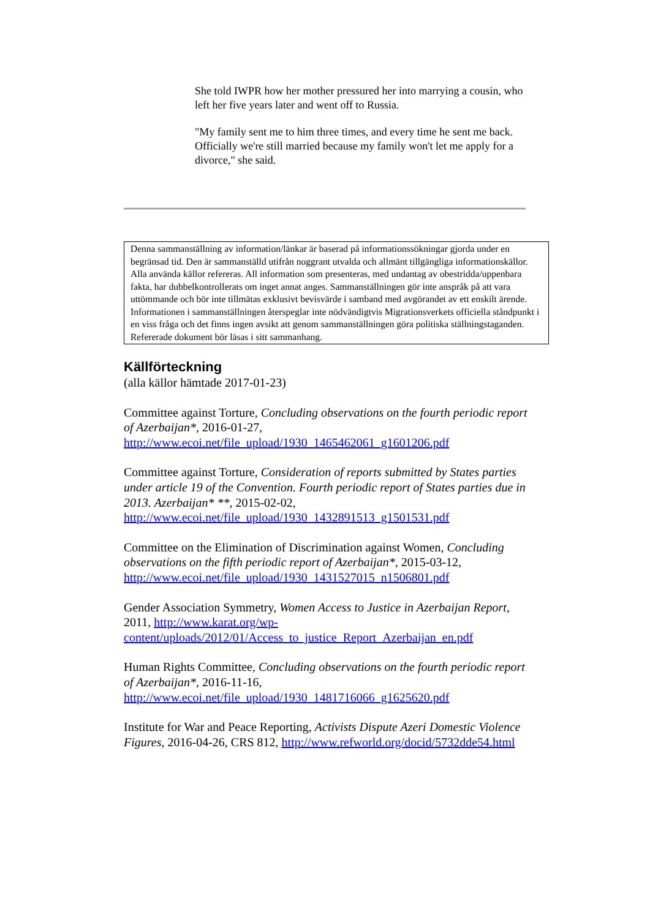She told IWPR how her mother pressured her into marrying a cousin, who left her five years later and went off to Russia.
"My family sent me to him three times, and every time he sent me back. Officially we're still married because my family won't let me apply for a divorce," she said.
Denna sammanställning av information/länkar är baserad på informationssökningar gjorda under en begränsad tid. Den är sammanställd utifrån noggrant utvalda och allmänt tillgängliga informationskällor. Alla använda källor refereras. All information som presenteras, med undantag av obestridda/uppenbara fakta, har dubbelkontrollerats om inget annat anges. Sammanställningen gör inte anspråk på att vara uttömmande och bör inte tillmätas exklusivt bevisvärde i samband med avgörandet av ett enskilt ärende.
Informationen i sammanställningen återspeglar inte nödvändigtvis Migrationsverkets officiella ståndpunkt i en viss fråga och det finns ingen avsikt att genom sammanställningen göra politiska ställningstaganden.
Refererade dokument bör läsas i sitt sammanhang.
Källförteckning
(alla källor hämtade 2017-01-23)
Committee against Torture, Concluding observations on the fourth periodic report of Azerbaijan*, 2016-01-27, http://www.ecoi.net/file_upload/1930_1465462061_g1601206.pdf
Committee against Torture, Consideration of reports submitted by States parties under article 19 of the Convention. Fourth periodic report of States parties due in 2013. Azerbaijan* **, 2015-02-02, http://www.ecoi.net/file_upload/1930_1432891513_g1501531.pdf
Committee on the Elimination of Discrimination against Women, Concluding observations on the fifth periodic report of Azerbaijan*, 2015-03-12, http://www.ecoi.net/file_upload/1930_1431527015_n1506801.pdf
Gender Association Symmetry, Women Access to Justice in Azerbaijan Report, 2011, http://www.karat.org/wp-content/uploads/2012/01/Access_to_justice_Report_Azerbaijan_en.pdf
Human Rights Committee, Concluding observations on the fourth periodic report of Azerbaijan*, 2016-11-16, http://www.ecoi.net/file_upload/1930_1481716066_g1625620.pdf
Institute for War and Peace Reporting, Activists Dispute Azeri Domestic Violence Figures, 2016-04-26, CRS 812, http://www.refworld.org/docid/5732dde54.html